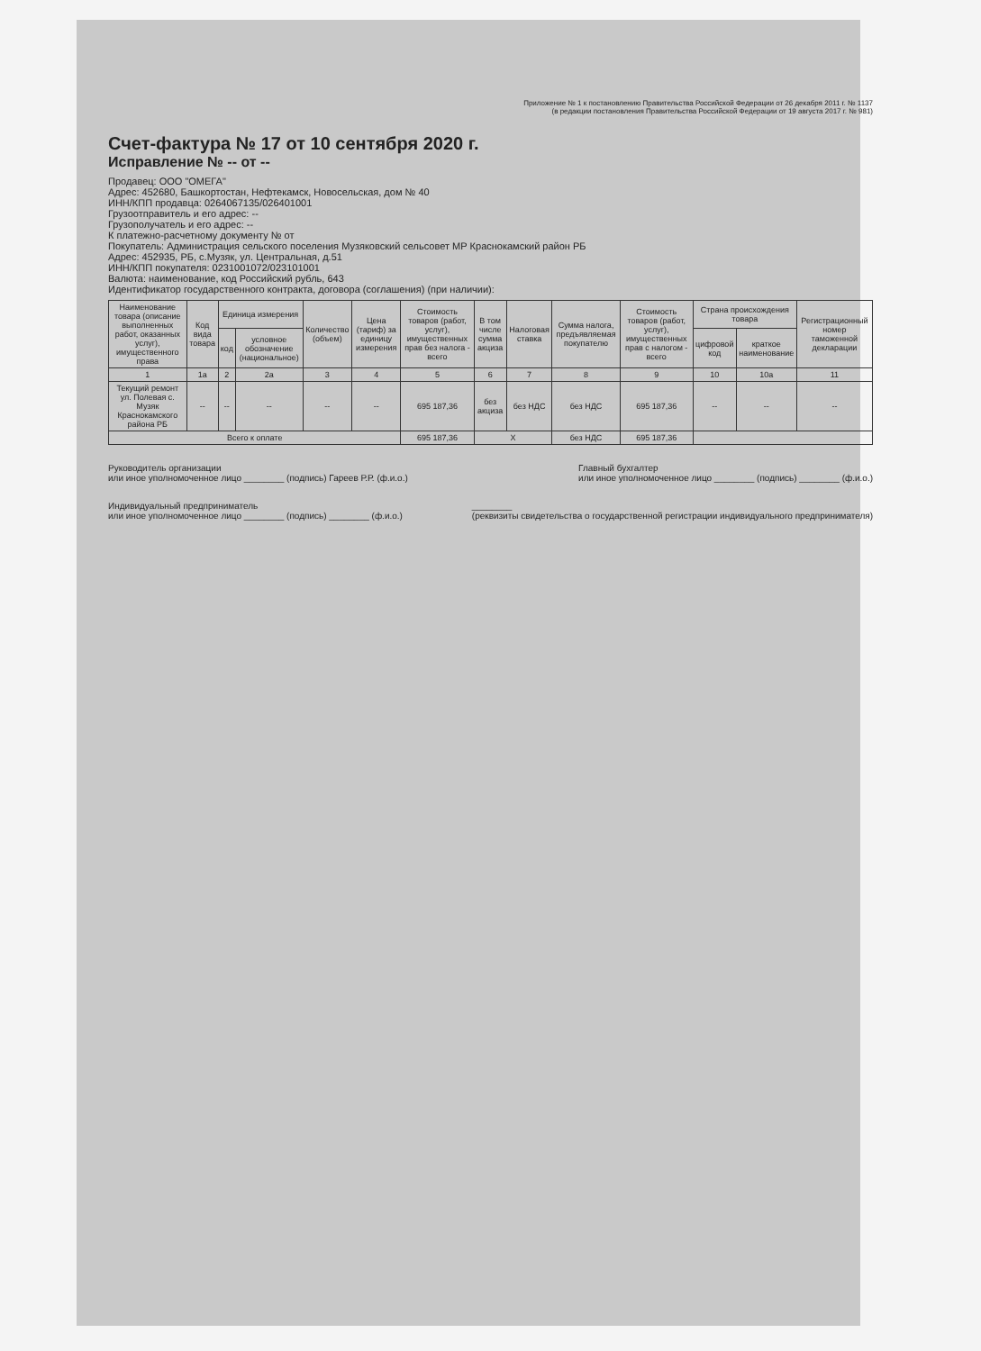Приложение № 1 к постановлению Правительства Российской Федерации от 26 декабря 2011 г. № 1137
(в редакции постановления Правительства Российской Федерации от 19 августа 2017 г. № 981)
Счет-фактура № 17 от 10 сентября 2020 г.
Исправление № -- от --
Продавец: ООО "ОМЕГА"
Адрес: 452680, Башкортостан, Нефтекамск, Новосельская, дом № 40
ИНН/КПП продавца: 0264067135/026401001
Грузоотправитель и его адрес: --
Грузополучатель и его адрес: --
К платежно-расчетному документу № от
Покупатель: Администрация сельского поселения Музяковский сельсовет МР Краснокамский район РБ
Адрес: 452935, РБ, с.Музяк, ул. Центральная, д.51
ИНН/КПП покупателя: 0231001072/023101001
Валюта: наименование, код Российский рубль, 643
Идентификатор государственного контракта, договора (соглашения) (при наличии):
| Наименование товара (описание выполненных работ, оказанных услуг), имущественного права | Код вида товара | Единица измерения | | Количество (объем) | Цена (тариф) за единицу измерения | Стоимость товаров (работ, услуг), имущественных прав без налога - всего | В том числе сумма акциза | Налоговая ставка | Сумма налога, предъявляемая покупателю | Стоимость товаров (работ, услуг), имущественных прав с налогом - всего | Страна происхождения товара | | Регистрационный номер таможенной декларации |
| --- | --- | --- | --- | --- | --- | --- | --- | --- | --- | --- | --- | --- | --- |
| | | код | условное обозначение (национальное) | | | | | | | | цифровой код | краткое наименование | |
| 1 | 1а | 2 | 2а | 3 | 4 | 5 | 6 | 7 | 8 | 9 | 10 | 10а | 11 |
| Текущий ремонт ул. Полевая с. Музяк Краснокамского района РБ | -- | -- | -- | -- | -- | 695 187,36 | без акциза | без НДС | без НДС | 695 187,36 | -- | -- | -- |
| Всего к оплате | | | | | | 695 187,36 | X | | без НДС | 695 187,36 | | | |
Руководитель организации
или иное уполномоченное лицо ________ (подпись) Гареев Р.Р. (ф.и.о.)
Главный бухгалтер
или иное уполномоченное лицо ________ (подпись) ________ (ф.и.о.)
Индивидуальный предприниматель
или иное уполномоченное лицо ________ (подпись) ________ (ф.и.о.)
________
(реквизиты свидетельства о государственной регистрации индивидуального предпринимателя)